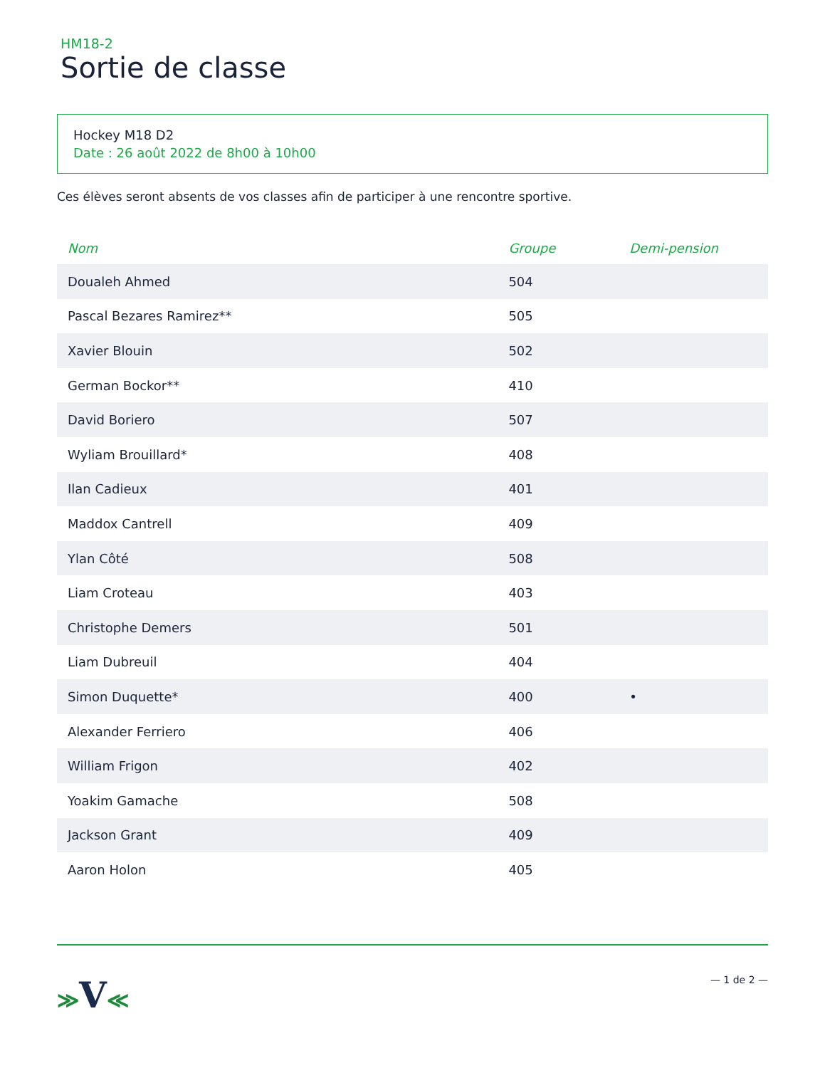HM18-2
Sortie de classe
Hockey M18 D2
Date : 26 août 2022 de 8h00 à 10h00
Ces élèves seront absents de vos classes afin de participer à une rencontre sportive.
| Nom | Groupe | Demi-pension |
| --- | --- | --- |
| Doualeh Ahmed | 504 | |
| Pascal Bezares Ramirez** | 505 | |
| Xavier Blouin | 502 | |
| German Bockor** | 410 | |
| David Boriero | 507 | |
| Wyliam Brouillard* | 408 | |
| Ilan Cadieux | 401 | |
| Maddox Cantrell | 409 | |
| Ylan Côté | 508 | |
| Liam Croteau | 403 | |
| Christophe Demers | 501 | |
| Liam Dubreuil | 404 | |
| Simon Duquette* | 400 | • |
| Alexander Ferriero | 406 | |
| William Frigon | 402 | |
| Yoakim Gamache | 508 | |
| Jackson Grant | 409 | |
| Aaron Holon | 405 | |
≫V≪
— 1 de 2 —